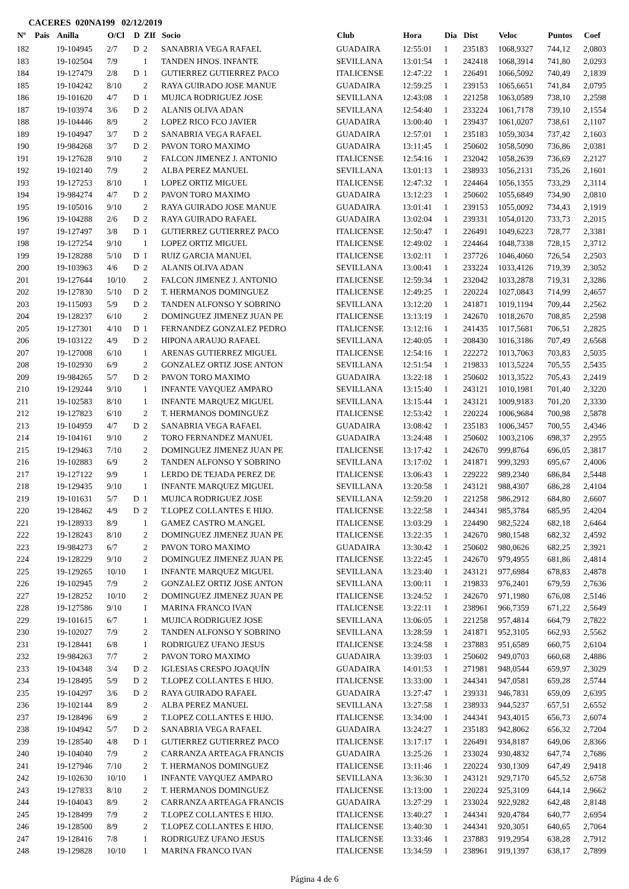CACERES 020NA199 02/12/2019
| Nº | Pais | Anilla | O/Cl | D | ZIf | Socio | Club | Hora | Dia | Dist | Veloc | Puntos | Coef |
| --- | --- | --- | --- | --- | --- | --- | --- | --- | --- | --- | --- | --- | --- |
| 182 | | 19-104945 | 2/7 | D | 2 | SANABRIA VEGA RAFAEL | GUADAIRA | 12:55:01 | 1 | 235183 | 1068,9327 | 744,12 | 2,0803 |
| 183 | | 19-102504 | 7/9 | | 1 | TANDEN HNOS. INFANTE | SEVILLANA | 13:01:54 | 1 | 242418 | 1068,3914 | 741,80 | 2,0293 |
| 184 | | 19-127479 | 2/8 | D | 1 | GUTIERREZ GUTIERREZ PACO | ITALICENSE | 12:47:22 | 1 | 226491 | 1066,5092 | 740,49 | 2,1839 |
| 185 | | 19-104242 | 8/10 | | 2 | RAYA GUIRADO JOSE MANUE | GUADAIRA | 12:59:25 | 1 | 239153 | 1065,6651 | 741,84 | 2,0795 |
| 186 | | 19-101620 | 4/7 | D | 1 | MUJICA RODRIGUEZ JOSE | SEVILLANA | 12:43:08 | 1 | 221258 | 1063,0589 | 738,10 | 2,2598 |
| 187 | | 19-103974 | 3/6 | D | 2 | ALANIS OLIVA ADAN | SEVILLANA | 12:54:40 | 1 | 233224 | 1061,7178 | 739,10 | 2,1554 |
| 188 | | 19-104446 | 8/9 | | 2 | LOPEZ RICO FCO JAVIER | GUADAIRA | 13:00:40 | 1 | 239437 | 1061,0207 | 738,61 | 2,1107 |
| 189 | | 19-104947 | 3/7 | D | 2 | SANABRIA VEGA RAFAEL | GUADAIRA | 12:57:01 | 1 | 235183 | 1059,3034 | 737,42 | 2,1603 |
| 190 | | 19-984268 | 3/7 | D | 2 | PAVON TORO MAXIMO | GUADAIRA | 13:11:45 | 1 | 250602 | 1058,5090 | 736,86 | 2,0381 |
| 191 | | 19-127628 | 9/10 | | 2 | FALCON JIMENEZ J. ANTONIO | ITALICENSE | 12:54:16 | 1 | 232042 | 1058,2639 | 736,69 | 2,2127 |
| 192 | | 19-102140 | 7/9 | | 2 | ALBA PEREZ MANUEL | SEVILLANA | 13:01:13 | 1 | 238933 | 1056,2131 | 735,26 | 2,1601 |
| 193 | | 19-127253 | 8/10 | | 1 | LOPEZ ORTIZ MIGUEL | ITALICENSE | 12:47:32 | 1 | 224464 | 1056,1355 | 733,29 | 2,3114 |
| 194 | | 19-984274 | 4/7 | D | 2 | PAVON TORO MAXIMO | GUADAIRA | 13:12:23 | 1 | 250602 | 1055,6849 | 734,90 | 2,0810 |
| 195 | | 19-105016 | 9/10 | | 2 | RAYA GUIRADO JOSE MANUE | GUADAIRA | 13:01:41 | 1 | 239153 | 1055,0092 | 734,43 | 2,1919 |
| 196 | | 19-104288 | 2/6 | D | 2 | RAYA GUIRADO RAFAEL | GUADAIRA | 13:02:04 | 1 | 239331 | 1054,0120 | 733,73 | 2,2015 |
| 197 | | 19-127497 | 3/8 | D | 1 | GUTIERREZ GUTIERREZ PACO | ITALICENSE | 12:50:47 | 1 | 226491 | 1049,6223 | 728,77 | 2,3381 |
| 198 | | 19-127254 | 9/10 | | 1 | LOPEZ ORTIZ MIGUEL | ITALICENSE | 12:49:02 | 1 | 224464 | 1048,7338 | 728,15 | 2,3712 |
| 199 | | 19-128288 | 5/10 | D | 1 | RUIZ GARCIA MANUEL | ITALICENSE | 13:02:11 | 1 | 237726 | 1046,4060 | 726,54 | 2,2503 |
| 200 | | 19-103963 | 4/6 | D | 2 | ALANIS OLIVA ADAN | SEVILLANA | 13:00:41 | 1 | 233224 | 1033,4126 | 719,39 | 2,3052 |
| 201 | | 19-127644 | 10/10 | | 2 | FALCON JIMENEZ J. ANTONIO | ITALICENSE | 12:59:34 | 1 | 232042 | 1033,2878 | 719,31 | 2,3286 |
| 202 | | 19-127830 | 5/10 | D | 2 | T. HERMANOS DOMINGUEZ | ITALICENSE | 12:49:25 | 1 | 220224 | 1027,0843 | 714,99 | 2,4657 |
| 203 | | 19-115093 | 5/9 | D | 2 | TANDEN ALFONSO Y SOBRINO | SEVILLANA | 13:12:20 | 1 | 241871 | 1019,1194 | 709,44 | 2,2562 |
| 204 | | 19-128237 | 6/10 | | 2 | DOMINGUEZ JIMENEZ JUAN PE | ITALICENSE | 13:13:19 | 1 | 242670 | 1018,2670 | 708,85 | 2,2598 |
| 205 | | 19-127301 | 4/10 | D | 1 | FERNANDEZ GONZALEZ PEDRO | ITALICENSE | 13:12:16 | 1 | 241435 | 1017,5681 | 706,51 | 2,2825 |
| 206 | | 19-103122 | 4/9 | D | 2 | HIPONA ARAUJO RAFAEL | SEVILLANA | 12:40:05 | 1 | 208430 | 1016,3186 | 707,49 | 2,6568 |
| 207 | | 19-127008 | 6/10 | | 1 | ARENAS GUTIERREZ MIGUEL | ITALICENSE | 12:54:16 | 1 | 222272 | 1013,7063 | 703,83 | 2,5035 |
| 208 | | 19-102930 | 6/9 | | 2 | GONZALEZ ORTIZ JOSE ANTON | SEVILLANA | 12:51:54 | 1 | 219833 | 1013,5224 | 705,55 | 2,5435 |
| 209 | | 19-984265 | 5/7 | D | 2 | PAVON TORO MAXIMO | GUADAIRA | 13:22:18 | 1 | 250602 | 1013,3522 | 705,43 | 2,2419 |
| 210 | | 19-129244 | 9/10 | | 1 | INFANTE VAYQUEZ AMPARO | SEVILLANA | 13:15:40 | 1 | 243121 | 1010,1981 | 701,40 | 2,3220 |
| 211 | | 19-102583 | 8/10 | | 1 | INFANTE MARQUEZ MIGUEL | SEVILLANA | 13:15:44 | 1 | 243121 | 1009,9183 | 701,20 | 2,3330 |
| 212 | | 19-127823 | 6/10 | | 2 | T. HERMANOS DOMINGUEZ | ITALICENSE | 12:53:42 | 1 | 220224 | 1006,9684 | 700,98 | 2,5878 |
| 213 | | 19-104959 | 4/7 | D | 2 | SANABRIA VEGA RAFAEL | GUADAIRA | 13:08:42 | 1 | 235183 | 1006,3457 | 700,55 | 2,4346 |
| 214 | | 19-104161 | 9/10 | | 2 | TORO FERNANDEZ MANUEL | GUADAIRA | 13:24:48 | 1 | 250602 | 1003,2106 | 698,37 | 2,2955 |
| 215 | | 19-129463 | 7/10 | | 2 | DOMINGUEZ JIMENEZ JUAN PE | ITALICENSE | 13:17:42 | 1 | 242670 | 999,8764 | 696,05 | 2,3817 |
| 216 | | 19-102883 | 6/9 | | 2 | TANDEN ALFONSO Y SOBRINO | SEVILLANA | 13:17:02 | 1 | 241871 | 999,3293 | 695,67 | 2,4006 |
| 217 | | 19-127122 | 9/9 | | 1 | LERDO DE TEJADA PEREZ DE | ITALICENSE | 13:06:43 | 1 | 229222 | 989,2340 | 686,84 | 2,5448 |
| 218 | | 19-129435 | 9/10 | | 1 | INFANTE MARQUEZ MIGUEL | SEVILLANA | 13:20:58 | 1 | 243121 | 988,4307 | 686,28 | 2,4104 |
| 219 | | 19-101631 | 5/7 | D | 1 | MUJICA RODRIGUEZ JOSE | SEVILLANA | 12:59:20 | 1 | 221258 | 986,2912 | 684,80 | 2,6607 |
| 220 | | 19-128462 | 4/9 | D | 2 | T.LOPEZ COLLANTES E HIJO. | ITALICENSE | 13:22:58 | 1 | 244341 | 985,3784 | 685,95 | 2,4204 |
| 221 | | 19-128933 | 8/9 | | 1 | GAMEZ CASTRO M.ANGEL | ITALICENSE | 13:03:29 | 1 | 224490 | 982,5224 | 682,18 | 2,6464 |
| 222 | | 19-128243 | 8/10 | | 2 | DOMINGUEZ JIMENEZ JUAN PE | ITALICENSE | 13:22:35 | 1 | 242670 | 980,1548 | 682,32 | 2,4592 |
| 223 | | 19-984273 | 6/7 | | 2 | PAVON TORO MAXIMO | GUADAIRA | 13:30:42 | 1 | 250602 | 980,0626 | 682,25 | 2,3921 |
| 224 | | 19-128229 | 9/10 | | 2 | DOMINGUEZ JIMENEZ JUAN PE | ITALICENSE | 13:22:45 | 1 | 242670 | 979,4955 | 681,86 | 2,4814 |
| 225 | | 19-129265 | 10/10 | | 1 | INFANTE MARQUEZ MIGUEL | SEVILLANA | 13:23:40 | 1 | 243121 | 977,6984 | 678,83 | 2,4878 |
| 226 | | 19-102945 | 7/9 | | 2 | GONZALEZ ORTIZ JOSE ANTON | SEVILLANA | 13:00:11 | 1 | 219833 | 976,2401 | 679,59 | 2,7636 |
| 227 | | 19-128252 | 10/10 | | 2 | DOMINGUEZ JIMENEZ JUAN PE | ITALICENSE | 13:24:52 | 1 | 242670 | 971,1980 | 676,08 | 2,5146 |
| 228 | | 19-127586 | 9/10 | | 1 | MARINA FRANCO IVAN | ITALICENSE | 13:22:11 | 1 | 238961 | 966,7359 | 671,22 | 2,5649 |
| 229 | | 19-101615 | 6/7 | | 1 | MUJICA RODRIGUEZ JOSE | SEVILLANA | 13:06:05 | 1 | 221258 | 957,4814 | 664,79 | 2,7822 |
| 230 | | 19-102027 | 7/9 | | 2 | TANDEN ALFONSO Y SOBRINO | SEVILLANA | 13:28:59 | 1 | 241871 | 952,3105 | 662,93 | 2,5562 |
| 231 | | 19-128441 | 6/8 | | 1 | RODRIGUEZ UFANO JESUS | ITALICENSE | 13:24:58 | 1 | 237883 | 951,6589 | 660,75 | 2,6104 |
| 232 | | 19-984263 | 7/7 | | 2 | PAVON TORO MAXIMO | GUADAIRA | 13:39:03 | 1 | 250602 | 949,0703 | 660,68 | 2,4886 |
| 233 | | 19-104348 | 3/4 | D | 2 | IGLESIAS CRESPO JOAQUÍN | GUADAIRA | 14:01:53 | 1 | 271981 | 948,0544 | 659,97 | 2,3029 |
| 234 | | 19-128495 | 5/9 | D | 2 | T.LOPEZ COLLANTES E HIJO. | ITALICENSE | 13:33:00 | 1 | 244341 | 947,0581 | 659,28 | 2,5744 |
| 235 | | 19-104297 | 3/6 | D | 2 | RAYA GUIRADO RAFAEL | GUADAIRA | 13:27:47 | 1 | 239331 | 946,7831 | 659,09 | 2,6395 |
| 236 | | 19-102144 | 8/9 | | 2 | ALBA PEREZ MANUEL | SEVILLANA | 13:27:58 | 1 | 238933 | 944,5237 | 657,51 | 2,6552 |
| 237 | | 19-128496 | 6/9 | | 2 | T.LOPEZ COLLANTES E HIJO. | ITALICENSE | 13:34:00 | 1 | 244341 | 943,4015 | 656,73 | 2,6074 |
| 238 | | 19-104942 | 5/7 | D | 2 | SANABRIA VEGA RAFAEL | GUADAIRA | 13:24:27 | 1 | 235183 | 942,8062 | 656,32 | 2,7204 |
| 239 | | 19-128540 | 4/8 | D | 1 | GUTIERREZ GUTIERREZ PACO | ITALICENSE | 13:17:17 | 1 | 226491 | 934,8187 | 649,06 | 2,8366 |
| 240 | | 19-104040 | 7/9 | | 2 | CARRANZA ARTEAGA FRANCIS | GUADAIRA | 13:25:26 | 1 | 233024 | 930,4832 | 647,74 | 2,7686 |
| 241 | | 19-127946 | 7/10 | | 2 | T. HERMANOS DOMINGUEZ | ITALICENSE | 13:11:46 | 1 | 220224 | 930,1309 | 647,49 | 2,9418 |
| 242 | | 19-102630 | 10/10 | | 1 | INFANTE VAYQUEZ AMPARO | SEVILLANA | 13:36:30 | 1 | 243121 | 929,7170 | 645,52 | 2,6758 |
| 243 | | 19-127833 | 8/10 | | 2 | T. HERMANOS DOMINGUEZ | ITALICENSE | 13:13:00 | 1 | 220224 | 925,3109 | 644,14 | 2,9662 |
| 244 | | 19-104043 | 8/9 | | 2 | CARRANZA ARTEAGA FRANCIS | GUADAIRA | 13:27:29 | 1 | 233024 | 922,9282 | 642,48 | 2,8148 |
| 245 | | 19-128499 | 7/9 | | 2 | T.LOPEZ COLLANTES E HIJO. | ITALICENSE | 13:40:27 | 1 | 244341 | 920,4784 | 640,77 | 2,6954 |
| 246 | | 19-128500 | 8/9 | | 2 | T.LOPEZ COLLANTES E HIJO. | ITALICENSE | 13:40:30 | 1 | 244341 | 920,3051 | 640,65 | 2,7064 |
| 247 | | 19-128416 | 7/8 | | 1 | RODRIGUEZ UFANO JESUS | ITALICENSE | 13:33:46 | 1 | 237883 | 919,2954 | 638,28 | 2,7912 |
| 248 | | 19-129828 | 10/10 | | 1 | MARINA FRANCO IVAN | ITALICENSE | 13:34:59 | 1 | 238961 | 919,1397 | 638,17 | 2,7899 |
Página 4 de 6